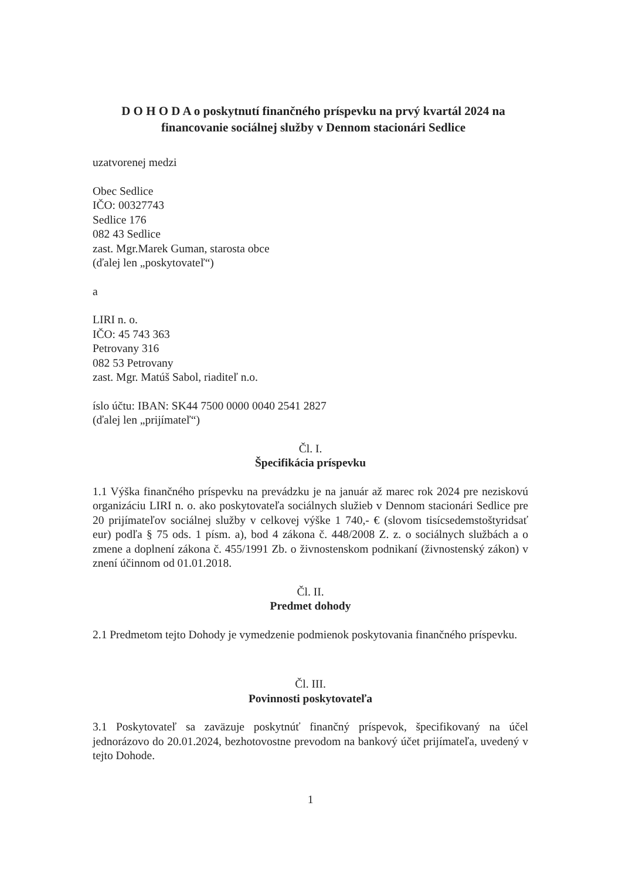D O H O D A o poskytnutí finančného príspevku na prvý kvartál 2024 na financovanie sociálnej služby v Dennom stacionári Sedlice
uzatvorenej medzi
Obec Sedlice
IČO: 00327743
Sedlice 176
082 43 Sedlice
zast. Mgr.Marek Guman, starosta obce
(ďalej len „poskytovateľ“)
a
LIRI n. o.
IČO: 45 743 363
Petrovany 316
082 53 Petrovany
zast. Mgr. Matúš Sabol, riaditeľ n.o.
íslo účtu: IBAN: SK44 7500 0000 0040 2541 2827
(ďalej len „prijímateľ“)
Čl. I.
Špecifikácia príspevku
1.1 Výška finančného príspevku na prevádzku je na január až marec rok 2024 pre neziskovú organizáciu LIRI n. o. ako poskytovateľa sociálnych služieb v Dennom stacionári Sedlice pre 20 prijímateľov sociálnej služby v celkovej výške 1 740,- € (slovom tisícsedemstoštyridsať eur) podľa § 75 ods. 1 písm. a), bod 4 zákona č. 448/2008 Z. z. o sociálnych službách a o zmene a doplnení zákona č. 455/1991 Zb. o živnostenskom podnikaní (živnostenský zákon) v znení účinnom od 01.01.2018.
Čl. II.
Predmet dohody
2.1 Predmetom tejto Dohody je vymedzenie podmienok poskytovania finančného príspevku.
Čl. III.
Povinnosti poskytovateľa
3.1 Poskytovateľ sa zaväzuje poskytnúť finančný príspevok, špecifikovaný na účel jednorázovo do 20.01.2024, bezhotovostne prevodom na bankový účet prijímateľa, uvedený v tejto Dohode.
1